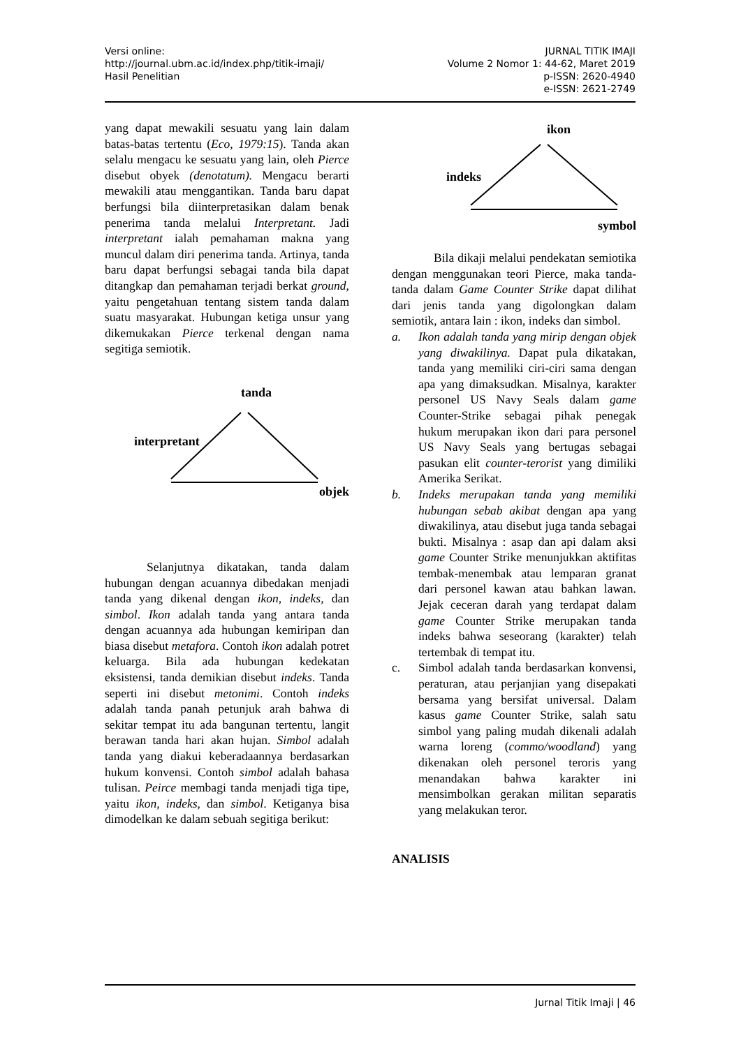Versi online:
http://journal.ubm.ac.id/index.php/titik-imaji/
Hasil Penelitian
JURNAL TITIK IMAJI
Volume 2 Nomor 1: 44-62, Maret 2019
p-ISSN: 2620-4940
e-ISSN: 2621-2749
yang dapat mewakili sesuatu yang lain dalam batas-batas tertentu (Eco, 1979:15). Tanda akan selalu mengacu ke sesuatu yang lain, oleh Pierce disebut obyek (denotatum). Mengacu berarti mewakili atau menggantikan. Tanda baru dapat berfungsi bila diinterpretasikan dalam benak penerima tanda melalui Interpretant. Jadi interpretant ialah pemahaman makna yang muncul dalam diri penerima tanda. Artinya, tanda baru dapat berfungsi sebagai tanda bila dapat ditangkap dan pemahaman terjadi berkat ground, yaitu pengetahuan tentang sistem tanda dalam suatu masyarakat. Hubungan ketiga unsur yang dikemukakan Pierce terkenal dengan nama segitiga semiotik.
tanda
interpretant
objek
Selanjutnya dikatakan, tanda dalam hubungan dengan acuannya dibedakan menjadi tanda yang dikenal dengan ikon, indeks, dan simbol. Ikon adalah tanda yang antara tanda dengan acuannya ada hubungan kemiripan dan biasa disebut metafora. Contoh ikon adalah potret keluarga. Bila ada hubungan kedekatan eksistensi, tanda demikian disebut indeks. Tanda seperti ini disebut metonimi. Contoh indeks adalah tanda panah petunjuk arah bahwa di sekitar tempat itu ada bangunan tertentu, langit berawan tanda hari akan hujan. Simbol adalah tanda yang diakui keberadaannya berdasarkan hukum konvensi. Contoh simbol adalah bahasa tulisan. Peirce membagi tanda menjadi tiga tipe, yaitu ikon, indeks, dan simbol. Ketiganya bisa dimodelkan ke dalam sebuah segitiga berikut:
ikon
indeks
symbol
Bila dikaji melalui pendekatan semiotika dengan menggunakan teori Pierce, maka tanda-tanda dalam Game Counter Strike dapat dilihat dari jenis tanda yang digolongkan dalam semiotik, antara lain : ikon, indeks dan simbol.
a. Ikon adalah tanda yang mirip dengan objek yang diwakilinya. Dapat pula dikatakan, tanda yang memiliki ciri-ciri sama dengan apa yang dimaksudkan. Misalnya, karakter personel US Navy Seals dalam game Counter-Strike sebagai pihak penegak hukum merupakan ikon dari para personel US Navy Seals yang bertugas sebagai pasukan elit counter-terorist yang dimiliki Amerika Serikat.
b. Indeks merupakan tanda yang memiliki hubungan sebab akibat dengan apa yang diwakilinya, atau disebut juga tanda sebagai bukti. Misalnya : asap dan api dalam aksi game Counter Strike menunjukkan aktifitas tembak-menembak atau lemparan granat dari personel kawan atau bahkan lawan. Jejak ceceran darah yang terdapat dalam game Counter Strike merupakan tanda indeks bahwa seseorang (karakter) telah tertembak di tempat itu.
c. Simbol adalah tanda berdasarkan konvensi, peraturan, atau perjanjian yang disepakati bersama yang bersifat universal. Dalam kasus game Counter Strike, salah satu simbol yang paling mudah dikenali adalah warna loreng (commo/woodland) yang dikenakan oleh personel teroris yang menandakan bahwa karakter ini mensimbolkan gerakan militan separatis yang melakukan teror.
ANALISIS
Jurnal Titik Imaji | 46